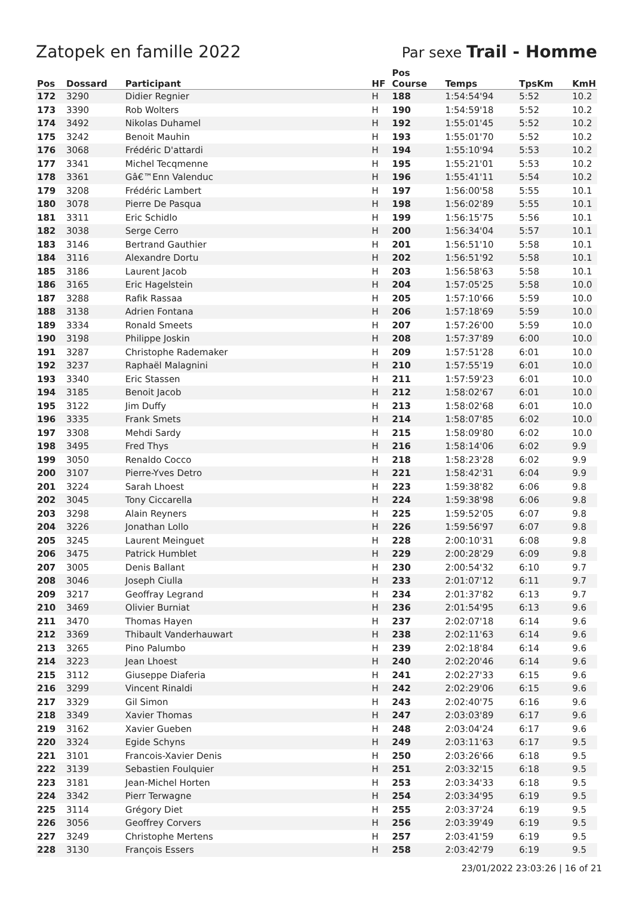Zatopek en famille 2022 Par sexe Trail - Homme
| Pos | Dossard | Participant | HF | Pos Course | Temps | TpsKm | KmH |
| --- | --- | --- | --- | --- | --- | --- | --- |
| 172 | 3290 | Didier Regnier | H | 188 | 1:54:54'94 | 5:52 | 10.2 |
| 173 | 3390 | Rob Wolters | H | 190 | 1:54:59'18 | 5:52 | 10.2 |
| 174 | 3492 | Nikolas Duhamel | H | 192 | 1:55:01'45 | 5:52 | 10.2 |
| 175 | 3242 | Benoit Mauhin | H | 193 | 1:55:01'70 | 5:52 | 10.2 |
| 176 | 3068 | Frédéric D'attardi | H | 194 | 1:55:10'94 | 5:53 | 10.2 |
| 177 | 3341 | Michel Tecqmenne | H | 195 | 1:55:21'01 | 5:53 | 10.2 |
| 178 | 3361 | Gâ€™Enn Valenduc | H | 196 | 1:55:41'11 | 5:54 | 10.2 |
| 179 | 3208 | Frédéric Lambert | H | 197 | 1:56:00'58 | 5:55 | 10.1 |
| 180 | 3078 | Pierre De Pasqua | H | 198 | 1:56:02'89 | 5:55 | 10.1 |
| 181 | 3311 | Eric Schidlo | H | 199 | 1:56:15'75 | 5:56 | 10.1 |
| 182 | 3038 | Serge Cerro | H | 200 | 1:56:34'04 | 5:57 | 10.1 |
| 183 | 3146 | Bertrand Gauthier | H | 201 | 1:56:51'10 | 5:58 | 10.1 |
| 184 | 3116 | Alexandre Dortu | H | 202 | 1:56:51'92 | 5:58 | 10.1 |
| 185 | 3186 | Laurent Jacob | H | 203 | 1:56:58'63 | 5:58 | 10.1 |
| 186 | 3165 | Eric Hagelstein | H | 204 | 1:57:05'25 | 5:58 | 10.0 |
| 187 | 3288 | Rafik Rassaa | H | 205 | 1:57:10'66 | 5:59 | 10.0 |
| 188 | 3138 | Adrien Fontana | H | 206 | 1:57:18'69 | 5:59 | 10.0 |
| 189 | 3334 | Ronald Smeets | H | 207 | 1:57:26'00 | 5:59 | 10.0 |
| 190 | 3198 | Philippe Joskin | H | 208 | 1:57:37'89 | 6:00 | 10.0 |
| 191 | 3287 | Christophe Rademaker | H | 209 | 1:57:51'28 | 6:01 | 10.0 |
| 192 | 3237 | Raphaël Malagnini | H | 210 | 1:57:55'19 | 6:01 | 10.0 |
| 193 | 3340 | Eric Stassen | H | 211 | 1:57:59'23 | 6:01 | 10.0 |
| 194 | 3185 | Benoit Jacob | H | 212 | 1:58:02'67 | 6:01 | 10.0 |
| 195 | 3122 | Jim Duffy | H | 213 | 1:58:02'68 | 6:01 | 10.0 |
| 196 | 3335 | Frank Smets | H | 214 | 1:58:07'85 | 6:02 | 10.0 |
| 197 | 3308 | Mehdi Sardy | H | 215 | 1:58:09'80 | 6:02 | 10.0 |
| 198 | 3495 | Fred Thys | H | 216 | 1:58:14'06 | 6:02 | 9.9 |
| 199 | 3050 | Renaldo Cocco | H | 218 | 1:58:23'28 | 6:02 | 9.9 |
| 200 | 3107 | Pierre-Yves Detro | H | 221 | 1:58:42'31 | 6:04 | 9.9 |
| 201 | 3224 | Sarah Lhoest | H | 223 | 1:59:38'82 | 6:06 | 9.8 |
| 202 | 3045 | Tony Ciccarella | H | 224 | 1:59:38'98 | 6:06 | 9.8 |
| 203 | 3298 | Alain Reyners | H | 225 | 1:59:52'05 | 6:07 | 9.8 |
| 204 | 3226 | Jonathan Lollo | H | 226 | 1:59:56'97 | 6:07 | 9.8 |
| 205 | 3245 | Laurent Meinguet | H | 228 | 2:00:10'31 | 6:08 | 9.8 |
| 206 | 3475 | Patrick Humblet | H | 229 | 2:00:28'29 | 6:09 | 9.8 |
| 207 | 3005 | Denis Ballant | H | 230 | 2:00:54'32 | 6:10 | 9.7 |
| 208 | 3046 | Joseph Ciulla | H | 233 | 2:01:07'12 | 6:11 | 9.7 |
| 209 | 3217 | Geoffray Legrand | H | 234 | 2:01:37'82 | 6:13 | 9.7 |
| 210 | 3469 | Olivier Burniat | H | 236 | 2:01:54'95 | 6:13 | 9.6 |
| 211 | 3470 | Thomas Hayen | H | 237 | 2:02:07'18 | 6:14 | 9.6 |
| 212 | 3369 | Thibault Vanderhauwart | H | 238 | 2:02:11'63 | 6:14 | 9.6 |
| 213 | 3265 | Pino Palumbo | H | 239 | 2:02:18'84 | 6:14 | 9.6 |
| 214 | 3223 | Jean Lhoest | H | 240 | 2:02:20'46 | 6:14 | 9.6 |
| 215 | 3112 | Giuseppe Diaferia | H | 241 | 2:02:27'33 | 6:15 | 9.6 |
| 216 | 3299 | Vincent Rinaldi | H | 242 | 2:02:29'06 | 6:15 | 9.6 |
| 217 | 3329 | Gil Simon | H | 243 | 2:02:40'75 | 6:16 | 9.6 |
| 218 | 3349 | Xavier Thomas | H | 247 | 2:03:03'89 | 6:17 | 9.6 |
| 219 | 3162 | Xavier Gueben | H | 248 | 2:03:04'24 | 6:17 | 9.6 |
| 220 | 3324 | Egide Schyns | H | 249 | 2:03:11'63 | 6:17 | 9.5 |
| 221 | 3101 | Francois-Xavier Denis | H | 250 | 2:03:26'66 | 6:18 | 9.5 |
| 222 | 3139 | Sebastien Foulquier | H | 251 | 2:03:32'15 | 6:18 | 9.5 |
| 223 | 3181 | Jean-Michel Horten | H | 253 | 2:03:34'33 | 6:18 | 9.5 |
| 224 | 3342 | Pierr Terwagne | H | 254 | 2:03:34'95 | 6:19 | 9.5 |
| 225 | 3114 | Grégory Diet | H | 255 | 2:03:37'24 | 6:19 | 9.5 |
| 226 | 3056 | Geoffrey Corvers | H | 256 | 2:03:39'49 | 6:19 | 9.5 |
| 227 | 3249 | Christophe Mertens | H | 257 | 2:03:41'59 | 6:19 | 9.5 |
| 228 | 3130 | François Essers | H | 258 | 2:03:42'79 | 6:19 | 9.5 |
23/01/2022 23:03:26 | 16 of 21